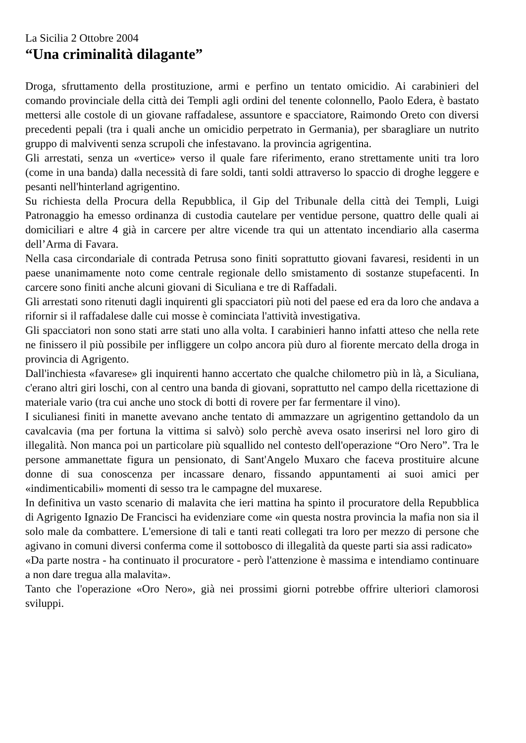La Sicilia 2 Ottobre 2004
“Una criminalità dilagante”
Droga, sfruttamento della prostituzione, armi e perfino un tentato omicidio. Ai carabinieri del comando provinciale della città dei Templi agli ordini del tenente colonnello, Paolo Edera, è bastato mettersi alle costole di un giovane raffadalese, assuntore e spacciatore, Raimondo Oreto con diversi precedenti pepali (tra i quali anche un omicidio perpetrato in Germania), per sbaragliare un nutrito gruppo di malviventi senza scrupoli che infestavano. la provincia agrigentina.
Gli arrestati, senza un «vertice» verso il quale fare riferimento, erano strettamente uniti tra loro (come in una banda) dalla necessità di fare soldi, tanti soldi attraverso lo spaccio di droghe leggere e pesanti nell'hinterland agrigentino.
Su richiesta della Procura della Repubblica, il Gip del Tribunale della città dei Templi, Luigi Patronaggio ha emesso ordinanza di custodia cautelare per ventidue persone, quattro delle quali ai domiciliari e altre 4 già in carcere per altre vicende tra qui un attentato incendiario alla caserma dell’Arma di Favara.
Nella casa circondariale di contrada Petrusa sono finiti soprattutto giovani favaresi, residenti in un paese unanimamente noto come centrale regionale dello smistamento di sostanze stupefacenti. In carcere sono finiti anche alcuni giovani di Siculiana e tre di Raffadali.
Gli arrestati sono ritenuti dagli inquirenti gli spacciatori più noti del paese ed era da loro che andava a rifornir si il raffadalese dalle cui mosse è cominciata l'attività investigativa.
Gli spacciatori non sono stati arre stati uno alla volta. I carabinieri hanno infatti atteso che nella rete ne finissero il più possibile per infliggere un colpo ancora più duro al fiorente mercato della droga in provincia di Agrigento.
Dall'inchiesta «favarese» gli inquirenti hanno accertato che qualche chilometro più in là, a Siculiana, c'erano altri giri loschi, con al centro una banda di giovani, soprattutto nel campo della ricettazione di materiale vario (tra cui anche uno stock di botti di rovere per far fermentare il vino).
I siculianesi finiti in manette avevano anche tentato di ammazzare un agrigentino gettandolo da un cavalcavia (ma per fortuna la vittima si salvò) solo perchè aveva osato inserirsi nel loro giro di illegalità. Non manca poi un particolare più squallido nel contesto dell'operazione “Oro Nero”. Tra le persone ammanettate figura un pensionato, di Sant'Angelo Muxaro che faceva prostituire alcune donne di sua conoscenza per incassare denaro, fissando appuntamenti ai suoi amici per «indimenticabili» momenti di sesso tra le campagne del muxarese.
In definitiva un vasto scenario di malavita che ieri mattina ha spinto il procuratore della Repubblica di Agrigento Ignazio De Francisci ha evidenziare come «in questa nostra provincia la mafia non sia il solo male da combattere. L'emersione di tali e tanti reati collegati tra loro per mezzo di persone che agivano in comuni diversi conferma come il sottobosco di illegalità da queste parti sia assi radicato»
«Da parte nostra - ha continuato il procuratore - però l'attenzione è massima e intendiamo continuare a non dare tregua alla malavita».
Tanto che l'operazione «Oro Nero», già nei prossimi giorni potrebbe offrire ulteriori clamorosi sviluppi.